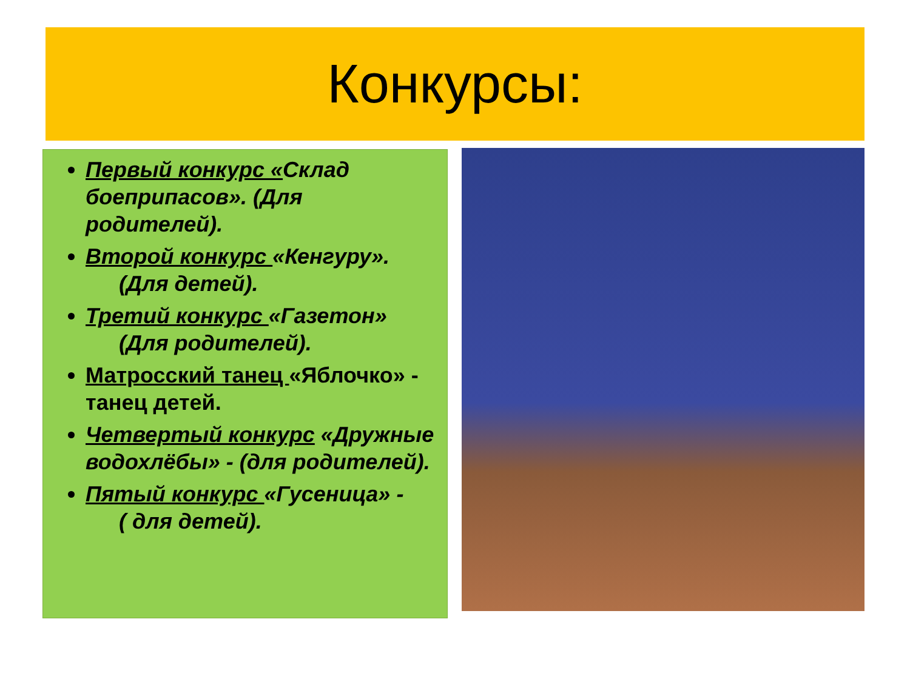Конкурсы:
Первый конкурс «Склад боеприпасов». (Для родителей).
Второй конкурс «Кенгуру».
(Для детей).
Третий конкурс «Газетон»
(Для родителей).
Матросский танец «Яблочко» - танец детей.
Четвертый конкурс «Дружные водохлёбы» - (для родителей).
Пятый конкурс «Гусеница» -
( для детей).